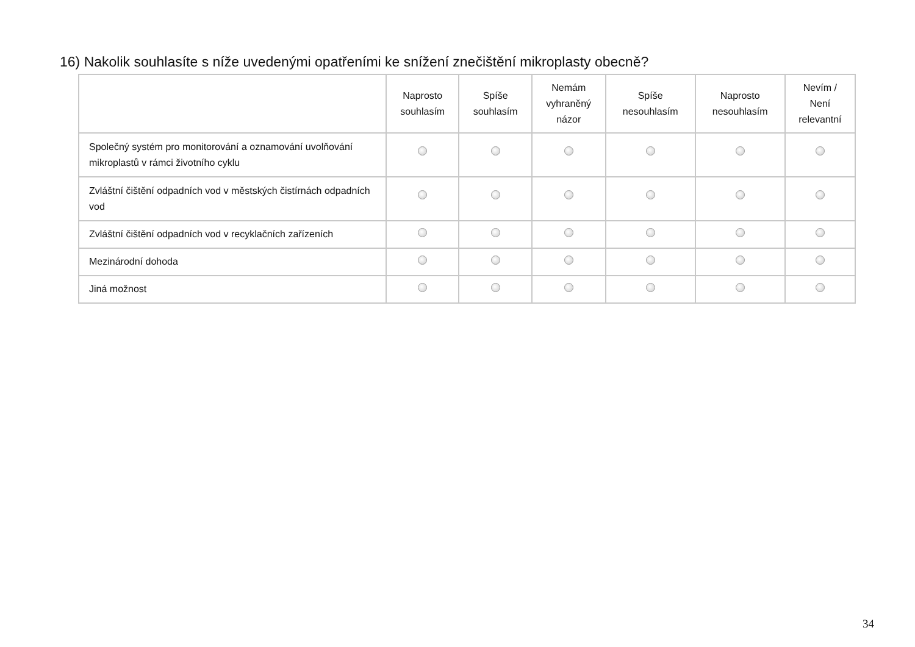16) Nakolik souhlasíte s níže uvedenými opatřeními ke snížení znečištění mikroplasty obecně?
| | Naprosto souhlasím | Spíše souhlasím | Nemám vyhraněný názor | Spíše nesouhlasím | Naprosto nesouhlasím | Nevím / Není relevantní |
| --- | --- | --- | --- | --- | --- | --- |
| Společný systém pro monitorování a oznamování uvolňování mikroplastů v rámci životního cyklu | | | | | | |
| Zvláštní čištění odpadních vod v městských čistírnách odpadních vod | | | | | | |
| Zvláštní čištění odpadních vod v recyklačních zařízeních | | | | | | |
| Mezinárodní dohoda | | | | | | |
| Jiná možnost | | | | | | |
34